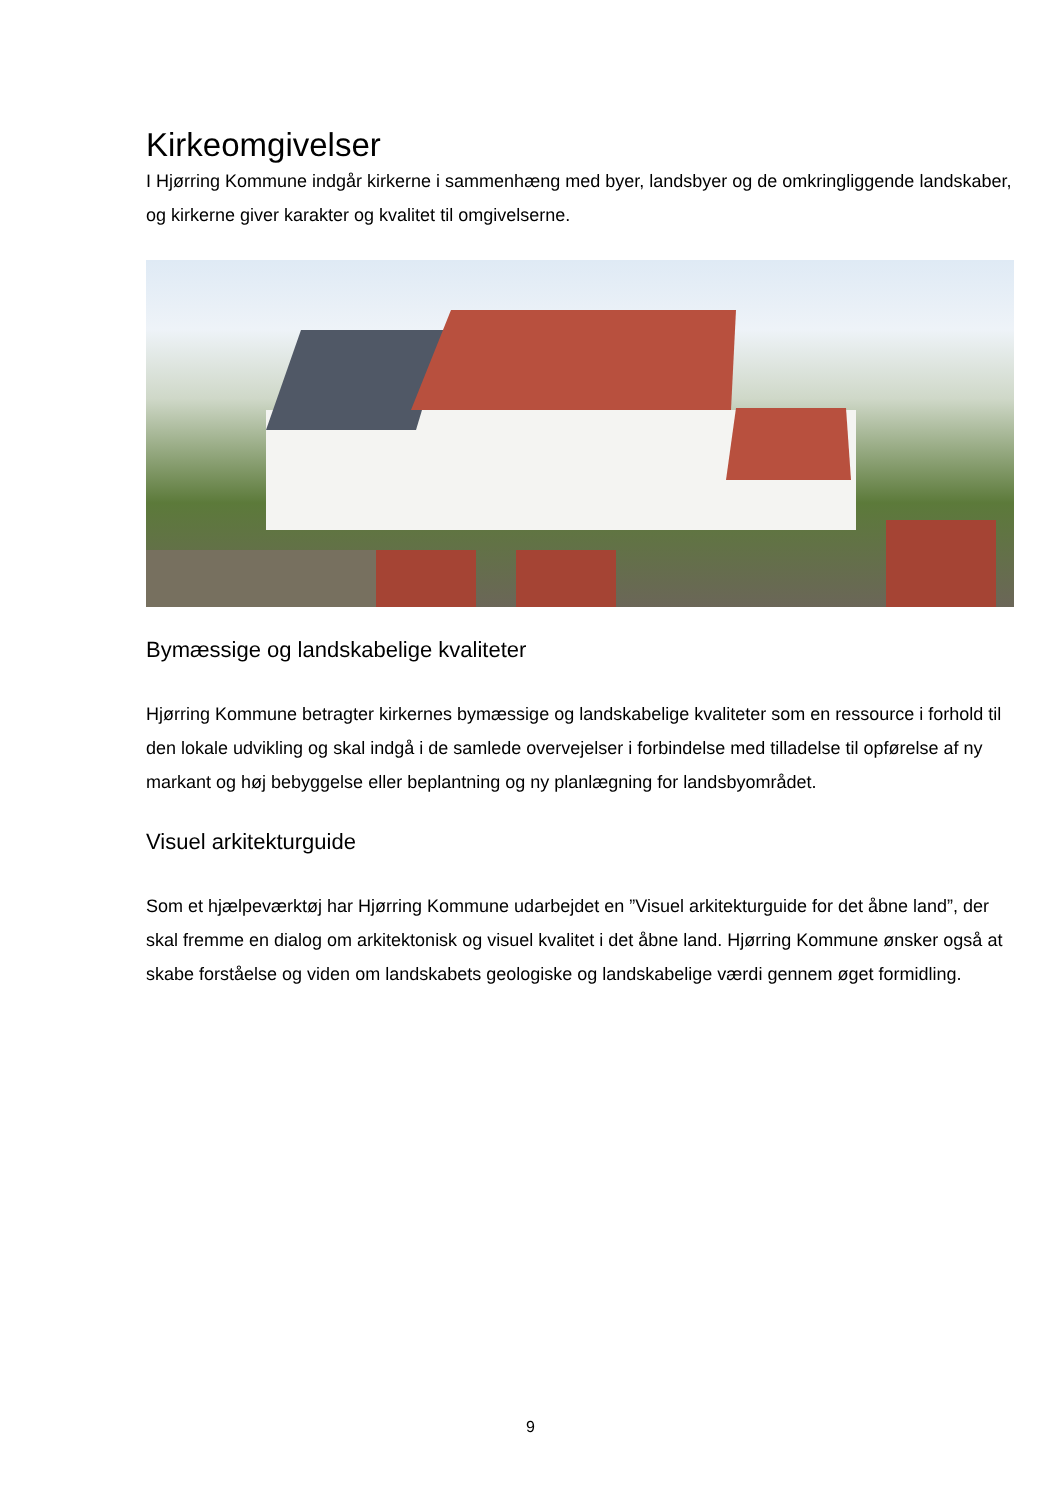Kirkeomgivelser
I Hjørring Kommune indgår kirkerne i sammenhæng med byer, landsbyer og de omkringliggende landskaber, og kirkerne giver karakter og kvalitet til omgivelserne.
Bymæssige og landskabelige kvaliteter
Hjørring Kommune betragter kirkernes bymæssige og landskabelige kvaliteter som en ressource i forhold til den lokale udvikling og skal indgå i de samlede overvejelser i forbindelse med tilladelse til opførelse af ny markant og høj bebyggelse eller beplantning og ny planlægning for landsbyområdet.
Visuel arkitekturguide
Som et hjælpeværktøj har Hjørring Kommune udarbejdet en ”Visuel arkitekturguide for det åbne land”, der skal fremme en dialog om arkitektonisk og visuel kvalitet i det åbne land. Hjørring Kommune ønsker også at skabe forståelse og viden om landskabets geologiske og landskabelige værdi gennem øget formidling.
9